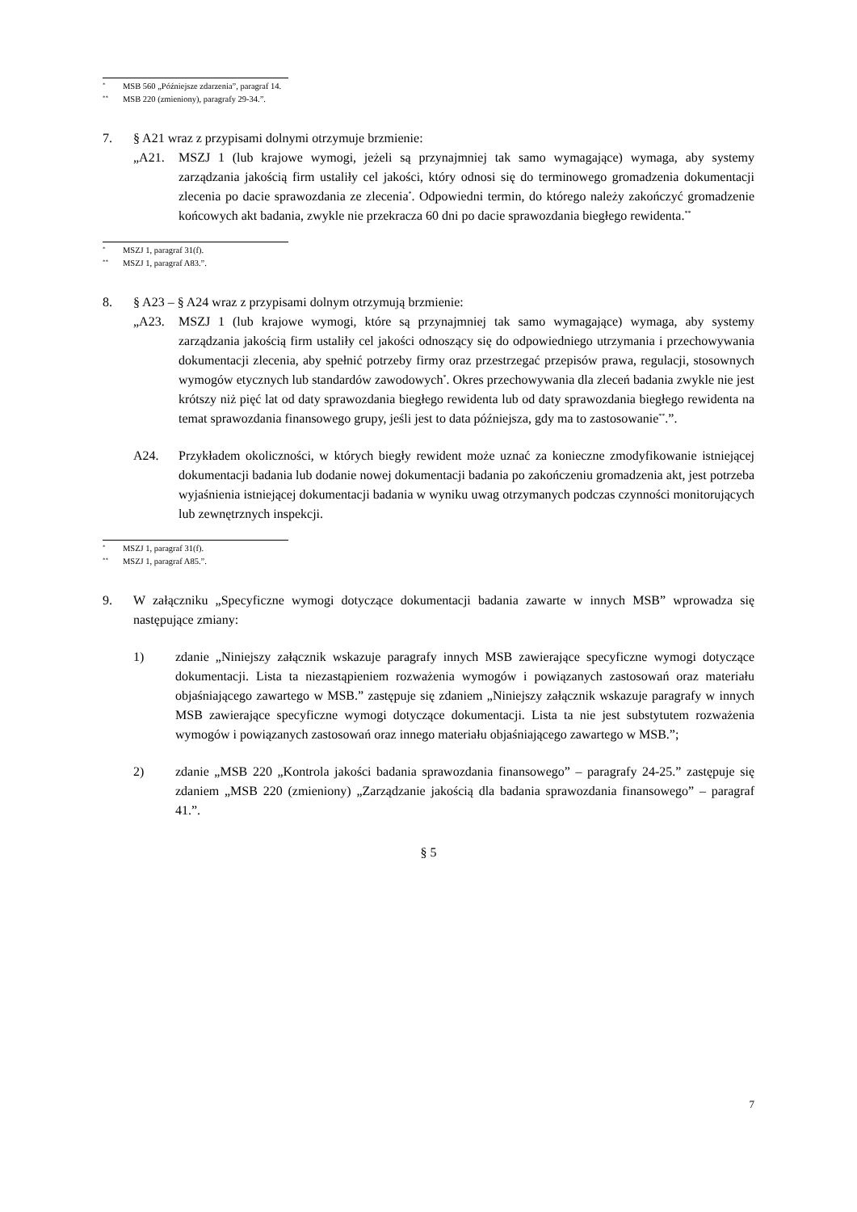* MSB 560 „Późniejsze zdarzenia”, paragraf 14.
** MSB 220 (zmieniony), paragrafy 29-34.”.
7. § A21 wraz z przypisami dolnymi otrzymuje brzmienie:
„A21. MSZJ 1 (lub krajowe wymogi, jeżeli są przynajmniej tak samo wymagające) wymaga, aby systemy zarządzania jakością firm ustaliły cel jakości, który odnosi się do terminowego gromadzenia dokumentacji zlecenia po dacie sprawozdania ze zlecenia<sup>*</sup>. Odpowiedni termin, do którego należy zakończyć gromadzenie końcowych akt badania, zwykle nie przekracza 60 dni po dacie sprawozdania biegłego rewidenta.<sup>**</sup>
* MSZJ 1, paragraf 31(f).
** MSZJ 1, paragraf A83.”.
8. § A23 – § A24 wraz z przypisami dolnym otrzymują brzmienie:
„A23. MSZJ 1 (lub krajowe wymogi, które są przynajmniej tak samo wymagające) wymaga, aby systemy zarządzania jakością firm ustaliły cel jakości odnoszący się do odpowiedniego utrzymania i przechowywania dokumentacji zlecenia, aby spełnić potrzeby firmy oraz przestrzegać przepisów prawa, regulacji, stosownych wymogów etycznych lub standardów zawodowych<sup>*</sup>. Okres przechowywania dla zleceń badania zwykle nie jest krótszy niż pięć lat od daty sprawozdania biegłego rewidenta lub od daty sprawozdania biegłego rewidenta na temat sprawozdania finansowego grupy, jeśli jest to data późniejsza, gdy ma to zastosowanie<sup>**</sup>.”.
A24. Przykładem okoliczności, w których biegły rewident może uznać za konieczne zmodyfikowanie istniejącej dokumentacji badania lub dodanie nowej dokumentacji badania po zakończeniu gromadzenia akt, jest potrzeba wyjaśnienia istniejącej dokumentacji badania w wyniku uwag otrzymanych podczas czynności monitorujących lub zewnętrznych inspekcji.
* MSZJ 1, paragraf 31(f).
** MSZJ 1, paragraf A85.”.
9. W załączniku „Specyficzne wymogi dotyczące dokumentacji badania zawarte w innych MSB” wprowadza się następujące zmiany:
1) zdanie „Niniejszy załącznik wskazuje paragrafy innych MSB zawierające specyficzne wymogi dotyczące dokumentacji. Lista ta niezastąpieniem rozważenia wymogów i powiązanych zastosowań oraz materiału objaśniającego zawartego w MSB.” zastępuje się zdaniem „Niniejszy załącznik wskazuje paragrafy w innych MSB zawierające specyficzne wymogi dotyczące dokumentacji. Lista ta nie jest substytutem rozważenia wymogów i powiązanych zastosowań oraz innego materiału objaśniającego zawartego w MSB.”;
2) zdanie „MSB 220 „Kontrola jakości badania sprawozdania finansowego” – paragrafy 24-25.” zastępuje się zdaniem „MSB 220 (zmieniony) „Zarządzanie jakością dla badania sprawozdania finansowego” – paragraf 41.”.
§ 5
7